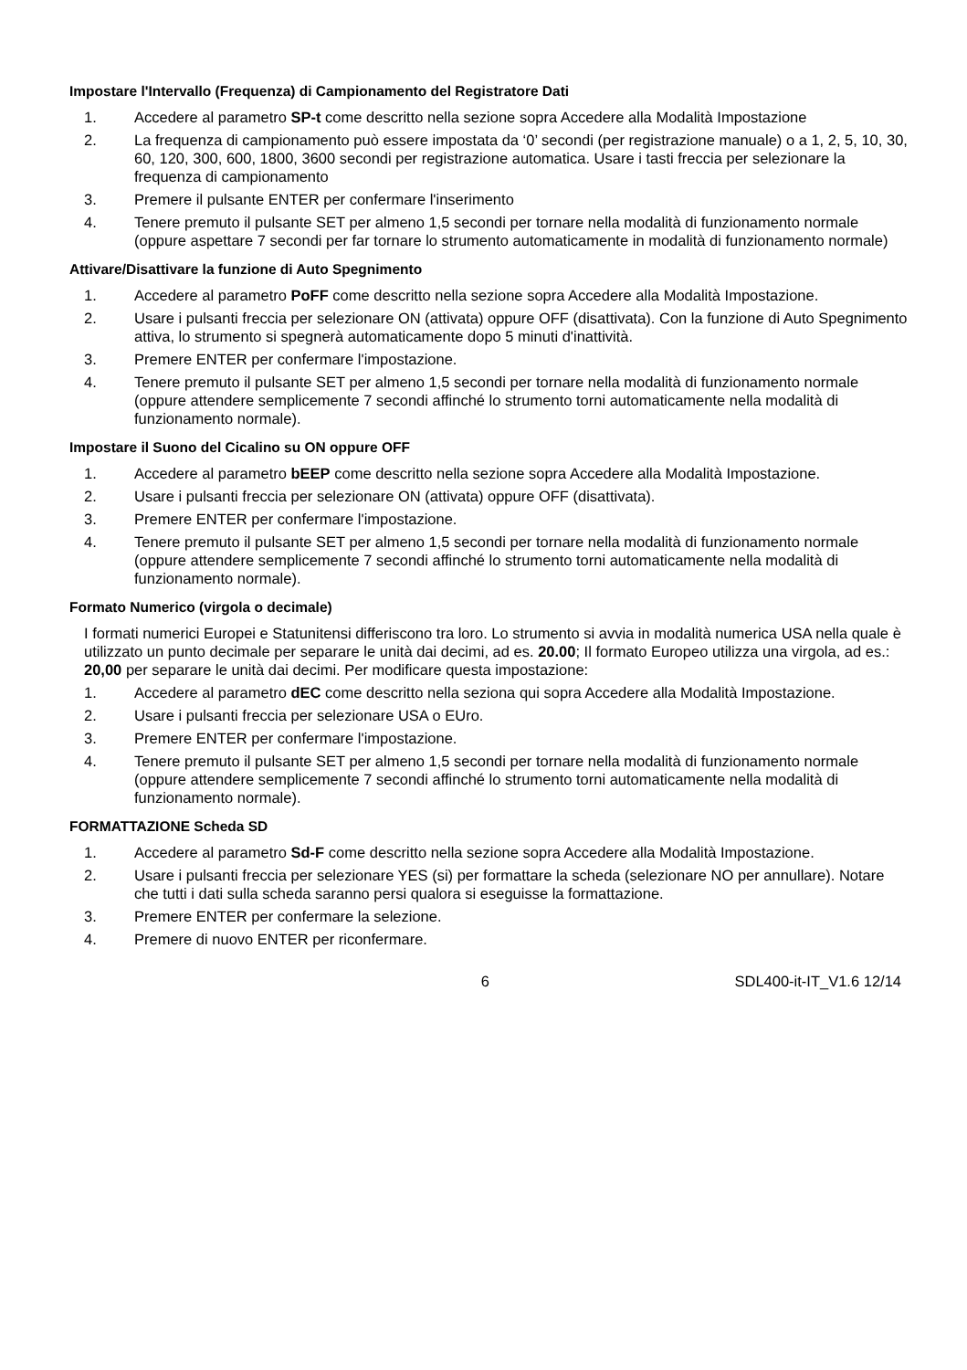Impostare l'Intervallo (Frequenza) di Campionamento del Registratore Dati
1. Accedere al parametro SP-t come descritto nella sezione sopra Accedere alla Modalità Impostazione
2. La frequenza di campionamento può essere impostata da ‘0’ secondi (per registrazione manuale) o a 1, 2, 5, 10, 30, 60, 120, 300, 600, 1800, 3600 secondi per registrazione automatica. Usare i tasti freccia per selezionare la frequenza di campionamento
3. Premere il pulsante ENTER per confermare l'inserimento
4. Tenere premuto il pulsante SET per almeno 1,5 secondi per tornare nella modalità di funzionamento normale (oppure aspettare 7 secondi per far tornare lo strumento automaticamente in modalità di funzionamento normale)
Attivare/Disattivare la funzione di Auto Spegnimento
1. Accedere al parametro PoFF come descritto nella sezione sopra Accedere alla Modalità Impostazione.
2. Usare i pulsanti freccia per selezionare ON (attivata) oppure OFF (disattivata). Con la funzione di Auto Spegnimento attiva, lo strumento si spegnerà automaticamente dopo 5 minuti d'inattività.
3. Premere ENTER per confermare l'impostazione.
4. Tenere premuto il pulsante SET per almeno 1,5 secondi per tornare nella modalità di funzionamento normale (oppure attendere semplicemente 7 secondi affinché lo strumento torni automaticamente nella modalità di funzionamento normale).
Impostare il Suono del Cicalino su ON oppure OFF
1. Accedere al parametro bEEP come descritto nella sezione sopra Accedere alla Modalità Impostazione.
2. Usare i pulsanti freccia per selezionare ON (attivata) oppure OFF (disattivata).
3. Premere ENTER per confermare l'impostazione.
4. Tenere premuto il pulsante SET per almeno 1,5 secondi per tornare nella modalità di funzionamento normale (oppure attendere semplicemente 7 secondi affinché lo strumento torni automaticamente nella modalità di funzionamento normale).
Formato Numerico (virgola o decimale)
I formati numerici Europei e Statunitensi differiscono tra loro. Lo strumento si avvia in modalità numerica USA nella quale è utilizzato un punto decimale per separare le unità dai decimi, ad es. 20.00; Il formato Europeo utilizza una virgola, ad es.: 20,00 per separare le unità dai decimi. Per modificare questa impostazione:
1. Accedere al parametro dEC come descritto nella seziona qui sopra Accedere alla Modalità Impostazione.
2. Usare i pulsanti freccia per selezionare USA o EUro.
3. Premere ENTER per confermare l'impostazione.
4. Tenere premuto il pulsante SET per almeno 1,5 secondi per tornare nella modalità di funzionamento normale (oppure attendere semplicemente 7 secondi affinché lo strumento torni automaticamente nella modalità di funzionamento normale).
FORMATTAZIONE Scheda SD
1. Accedere al parametro Sd-F come descritto nella sezione sopra Accedere alla Modalità Impostazione.
2. Usare i pulsanti freccia per selezionare YES (si) per formattare la scheda (selezionare NO per annullare). Notare che tutti i dati sulla scheda saranno persi qualora si eseguisse la formattazione.
3. Premere ENTER per confermare la selezione.
4. Premere di nuovo ENTER per riconfermare.
6 SDL400-it-IT_V1.6 12/14